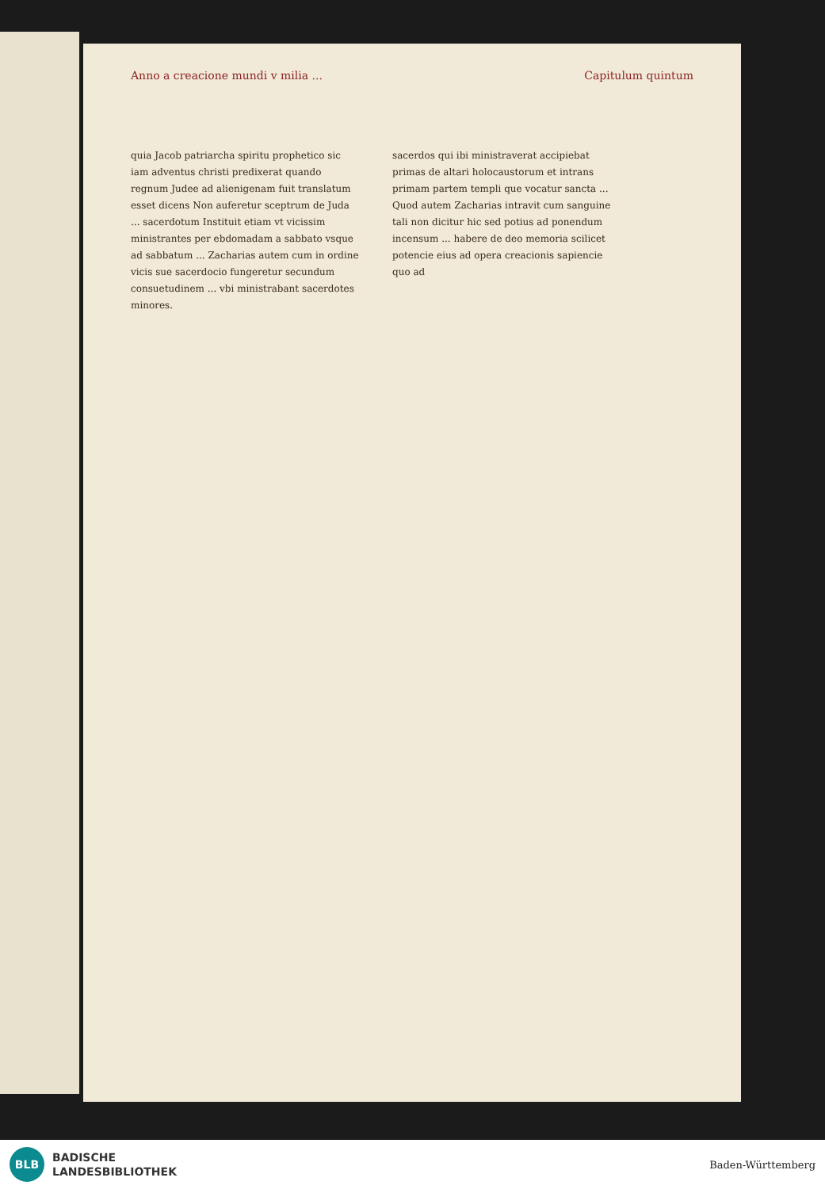Anno a creacione mundi v milia ... Capitulum quintum
quia Jacob patriarcha spiritu prophetico sic iam adventus christi predixerat quando regnum Judee ad alienigenam fuit translatum esset dicens Non auferetur sceptrum de Juda ... sacerdotum Instituit etiam vt vicissim ministrantes per ebdomadam a sabbato vsque ad sabbatum ... Zacharias autem cum in ordine vicis sue sacerdocio fungeretur secundum consuetudinem ... vbi ministrabant sacerdotes minores.
sacerdos qui ibi ministraverat accipiebat primas de altari holocaustorum et intrans primam partem templi que vocatur sancta ... Quod autem Zacharias intravit cum sanguine tali non dicitur hic sed potius ad ponendum incensum ... habere de deo memoria scilicet potencie eius ad opera creacionis sapiencie quo ad
BLB
BADISCHE
LANDESBIBLIOTHEK
Baden-Württemberg